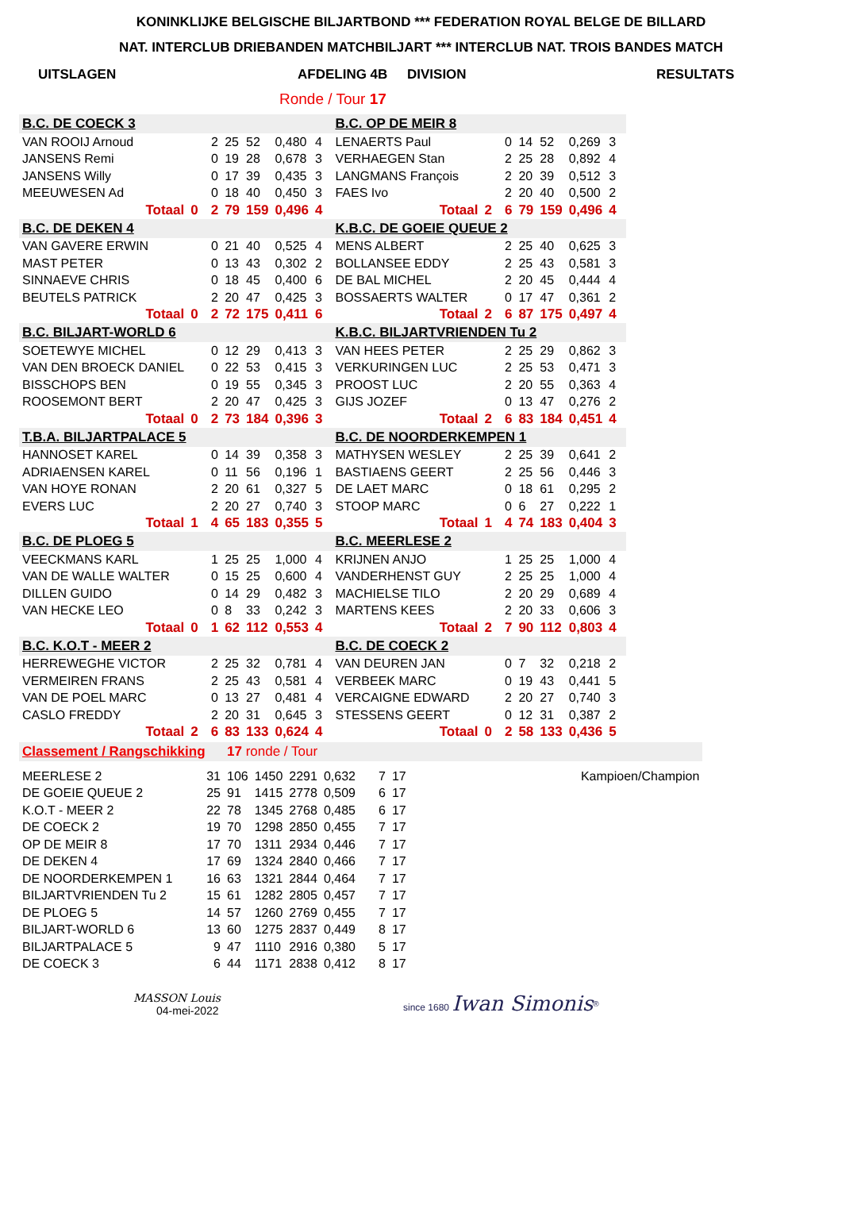KONINKLIJKE BELGISCHE BILJARTBOND *** FEDERATION ROYAL BELGE DE BILLARD
NAT. INTERCLUB DRIEBANDEN MATCHBILJART *** INTERCLUB NAT. TROIS BANDES MATCH
UITSLAGEN AFDELING 4B DIVISION RESULTATS
Ronde / Tour 17
| B.C. DE COECK 3 | | | | | | | | | B.C. OP DE MEIR 8 | | | | | | | | |
| VAN ROOIJ Arnoud | | | 2 | 25 | 52 | 0,480 | 4 | | LENAERTS Paul | | | 0 | 14 | 52 | 0,269 | 3 | |
| JANSENS Remi | | | 0 | 19 | 28 | 0,678 | 3 | | VERHAEGEN Stan | | | 2 | 25 | 28 | 0,892 | 4 | |
| JANSENS Willy | | | 0 | 17 | 39 | 0,435 | 3 | | LANGMANS François | | | 2 | 20 | 39 | 0,512 | 3 | |
| MEEUWESEN Ad | | | 0 | 18 | 40 | 0,450 | 3 | | FAES Ivo | | | 2 | 20 | 40 | 0,500 | 2 | |
| Totaal | 0 | | 2 | 79 | 159 | 0,496 | 4 | | Totaal | 2 | | 6 | 79 | 159 | 0,496 | 4 | |
| B.C. DE DEKEN 4 | | | | | | | | | K.B.C. DE GOEIE QUEUE 2 | | | | | | | | |
| VAN GAVERE ERWIN | | | 0 | 21 | 40 | 0,525 | 4 | | MENS ALBERT | | | 2 | 25 | 40 | 0,625 | 3 | |
| MAST PETER | | | 0 | 13 | 43 | 0,302 | 2 | | BOLLANSEE EDDY | | | 2 | 25 | 43 | 0,581 | 3 | |
| SINNAEVE CHRIS | | | 0 | 18 | 45 | 0,400 | 6 | | DE BAL MICHEL | | | 2 | 20 | 45 | 0,444 | 4 | |
| BEUTELS PATRICK | | | 2 | 20 | 47 | 0,425 | 3 | | BOSSAERTS WALTER | | | 0 | 17 | 47 | 0,361 | 2 | |
| Totaal | 0 | | 2 | 72 | 175 | 0,411 | 6 | | Totaal | 2 | | 6 | 87 | 175 | 0,497 | 4 | |
| B.C. BILJART-WORLD 6 | | | | | | | | | K.B.C. BILJARTVRIENDEN Tu 2 | | | | | | | | |
| SOETEWYE MICHEL | | | 0 | 12 | 29 | 0,413 | 3 | | VAN HEES PETER | | | 2 | 25 | 29 | 0,862 | 3 | |
| VAN DEN BROECK DANIEL | | | 0 | 22 | 53 | 0,415 | 3 | | VERKURINGEN LUC | | | 2 | 25 | 53 | 0,471 | 3 | |
| BISSCHOPS BEN | | | 0 | 19 | 55 | 0,345 | 3 | | PROOST LUC | | | 2 | 20 | 55 | 0,363 | 4 | |
| ROOSEMONT BERT | | | 2 | 20 | 47 | 0,425 | 3 | | GIJS JOZEF | | | 0 | 13 | 47 | 0,276 | 2 | |
| Totaal | 0 | | 2 | 73 | 184 | 0,396 | 3 | | Totaal | 2 | | 6 | 83 | 184 | 0,451 | 4 | |
| T.B.A. BILJARTPALACE 5 | | | | | | | | | B.C. DE NOORDERKEMPEN 1 | | | | | | | | |
| HANNOSET KAREL | | | 0 | 14 | 39 | 0,358 | 3 | | MATHYSEN WESLEY | | | 2 | 25 | 39 | 0,641 | 2 | |
| ADRIAENSEN KAREL | | | 0 | 11 | 56 | 0,196 | 1 | | BASTIAENS GEERT | | | 2 | 25 | 56 | 0,446 | 3 | |
| VAN HOYE RONAN | | | 2 | 20 | 61 | 0,327 | 5 | | DE LAET MARC | | | 0 | 18 | 61 | 0,295 | 2 | |
| EVERS LUC | | | 2 | 20 | 27 | 0,740 | 3 | | STOOP MARC | | | 0 | 6 | 27 | 0,222 | 1 | |
| Totaal | 1 | | 4 | 65 | 183 | 0,355 | 5 | | Totaal | 1 | | 4 | 74 | 183 | 0,404 | 3 | |
| B.C. DE PLOEG 5 | | | | | | | | | B.C. MEERLESE 2 | | | | | | | | |
| VEECKMANS KARL | | | 1 | 25 | 25 | 1,000 | 4 | | KRIJNEN ANJO | | | 1 | 25 | 25 | 1,000 | 4 | |
| VAN DE WALLE WALTER | | | 0 | 15 | 25 | 0,600 | 4 | | VANDERHENST GUY | | | 2 | 25 | 25 | 1,000 | 4 | |
| DILLEN GUIDO | | | 0 | 14 | 29 | 0,482 | 3 | | MACHIELSE TILO | | | 2 | 20 | 29 | 0,689 | 4 | |
| VAN HECKE LEO | | | 0 | 8 | 33 | 0,242 | 3 | | MARTENS KEES | | | 2 | 20 | 33 | 0,606 | 3 | |
| Totaal | 0 | | 1 | 62 | 112 | 0,553 | 4 | | Totaal | 2 | | 7 | 90 | 112 | 0,803 | 4 | |
| B.C. K.O.T - MEER 2 | | | | | | | | | B.C. DE COECK 2 | | | | | | | | |
| HERREWEGHE VICTOR | | | 2 | 25 | 32 | 0,781 | 4 | | VAN DEUREN JAN | | | 0 | 7 | 32 | 0,218 | 2 | |
| VERMEIREN FRANS | | | 2 | 25 | 43 | 0,581 | 4 | | VERBEEK MARC | | | 0 | 19 | 43 | 0,441 | 5 | |
| VAN DE POEL MARC | | | 0 | 13 | 27 | 0,481 | 4 | | VERCAIGNE EDWARD | | | 2 | 20 | 27 | 0,740 | 3 | |
| CASLO FREDDY | | | 2 | 20 | 31 | 0,645 | 3 | | STESSENS GEERT | | | 0 | 12 | 31 | 0,387 | 2 | |
| Totaal | 2 | | 6 | 83 | 133 | 0,624 | 4 | | Totaal | 0 | | 2 | 58 | 133 | 0,436 | 5 | |
| Classement / Rangschikking | | 17 ronde / Tour | | | | | | |
| MEERLESE 2 | 31 | 106 | 1450 | 2291 | 0,632 | 7 | 17 | Kampioen/Champion |
| DE GOEIE QUEUE 2 | 25 | 91 | 1415 | 2778 | 0,509 | 6 | 17 | |
| K.O.T - MEER 2 | 22 | 78 | 1345 | 2768 | 0,485 | 6 | 17 | |
| DE COECK 2 | 19 | 70 | 1298 | 2850 | 0,455 | 7 | 17 | |
| OP DE MEIR 8 | 17 | 70 | 1311 | 2934 | 0,446 | 7 | 17 | |
| DE DEKEN 4 | 17 | 69 | 1324 | 2840 | 0,466 | 7 | 17 | |
| DE NOORDERKEMPEN 1 | 16 | 63 | 1321 | 2844 | 0,464 | 7 | 17 | |
| BILJARTVRIENDEN Tu 2 | 15 | 61 | 1282 | 2805 | 0,457 | 7 | 17 | |
| DE PLOEG 5 | 14 | 57 | 1260 | 2769 | 0,455 | 7 | 17 | |
| BILJART-WORLD 6 | 13 | 60 | 1275 | 2837 | 0,449 | 8 | 17 | |
| BILJARTPALACE 5 | 9 | 47 | 1110 | 2916 | 0,380 | 5 | 17 | |
| DE COECK 3 | 6 | 44 | 1171 | 2838 | 0,412 | 8 | 17 | |
MASSON Louis
04-mei-2022
since 1680 Iwan Simonis<sup>®</sup>